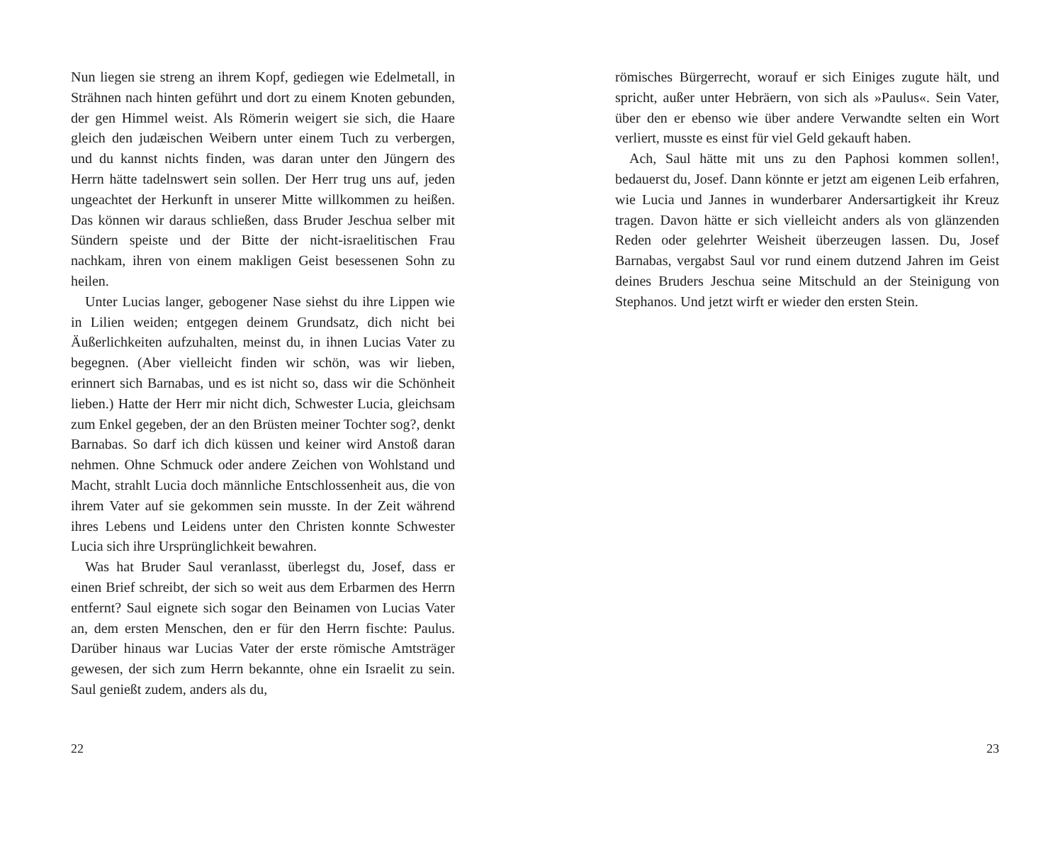Nun liegen sie streng an ihrem Kopf, gediegen wie Edelmetall, in Strähnen nach hinten geführt und dort zu einem Knoten gebunden, der gen Himmel weist. Als Römerin weigert sie sich, die Haare gleich den judæischen Weibern unter einem Tuch zu verbergen, und du kannst nichts finden, was daran unter den Jüngern des Herrn hätte tadelnswert sein sollen. Der Herr trug uns auf, jeden ungeachtet der Herkunft in unserer Mitte willkommen zu heißen. Das können wir daraus schließen, dass Bruder Jeschua selber mit Sündern speiste und der Bitte der nicht-israelitischen Frau nachkam, ihren von einem makligen Geist besessenen Sohn zu heilen.
Unter Lucias langer, gebogener Nase siehst du ihre Lippen wie in Lilien weiden; entgegen deinem Grundsatz, dich nicht bei Äußerlichkeiten aufzuhalten, meinst du, in ihnen Lucias Vater zu begegnen. (Aber vielleicht finden wir schön, was wir lieben, erinnert sich Barnabas, und es ist nicht so, dass wir die Schönheit lieben.) Hatte der Herr mir nicht dich, Schwester Lucia, gleichsam zum Enkel gegeben, der an den Brüsten meiner Tochter sog?, denkt Barnabas. So darf ich dich küssen und keiner wird Anstoß daran nehmen. Ohne Schmuck oder andere Zeichen von Wohlstand und Macht, strahlt Lucia doch männliche Entschlossenheit aus, die von ihrem Vater auf sie gekommen sein musste. In der Zeit während ihres Lebens und Leidens unter den Christen konnte Schwester Lucia sich ihre Ursprünglichkeit bewahren.
Was hat Bruder Saul veranlasst, überlegst du, Josef, dass er einen Brief schreibt, der sich so weit aus dem Erbarmen des Herrn entfernt? Saul eignete sich sogar den Beinamen von Lucias Vater an, dem ersten Menschen, den er für den Herrn fischte: Paulus. Darüber hinaus war Lucias Vater der erste römische Amtsträger gewesen, der sich zum Herrn bekannte, ohne ein Israelit zu sein. Saul genießt zudem, anders als du,
22
römisches Bürgerrecht, worauf er sich Einiges zugute hält, und spricht, außer unter Hebräern, von sich als »Paulus«. Sein Vater, über den er ebenso wie über andere Verwandte selten ein Wort verliert, musste es einst für viel Geld gekauft haben.
Ach, Saul hätte mit uns zu den Paphosi kommen sollen!, bedauerst du, Josef. Dann könnte er jetzt am eigenen Leib erfahren, wie Lucia und Jannes in wunderbarer Andersartigkeit ihr Kreuz tragen. Davon hätte er sich vielleicht anders als von glänzenden Reden oder gelehrter Weisheit überzeugen lassen. Du, Josef Barnabas, vergabst Saul vor rund einem dutzend Jahren im Geist deines Bruders Jeschua seine Mitschuld an der Steinigung von Stephanos. Und jetzt wirft er wieder den ersten Stein.
23